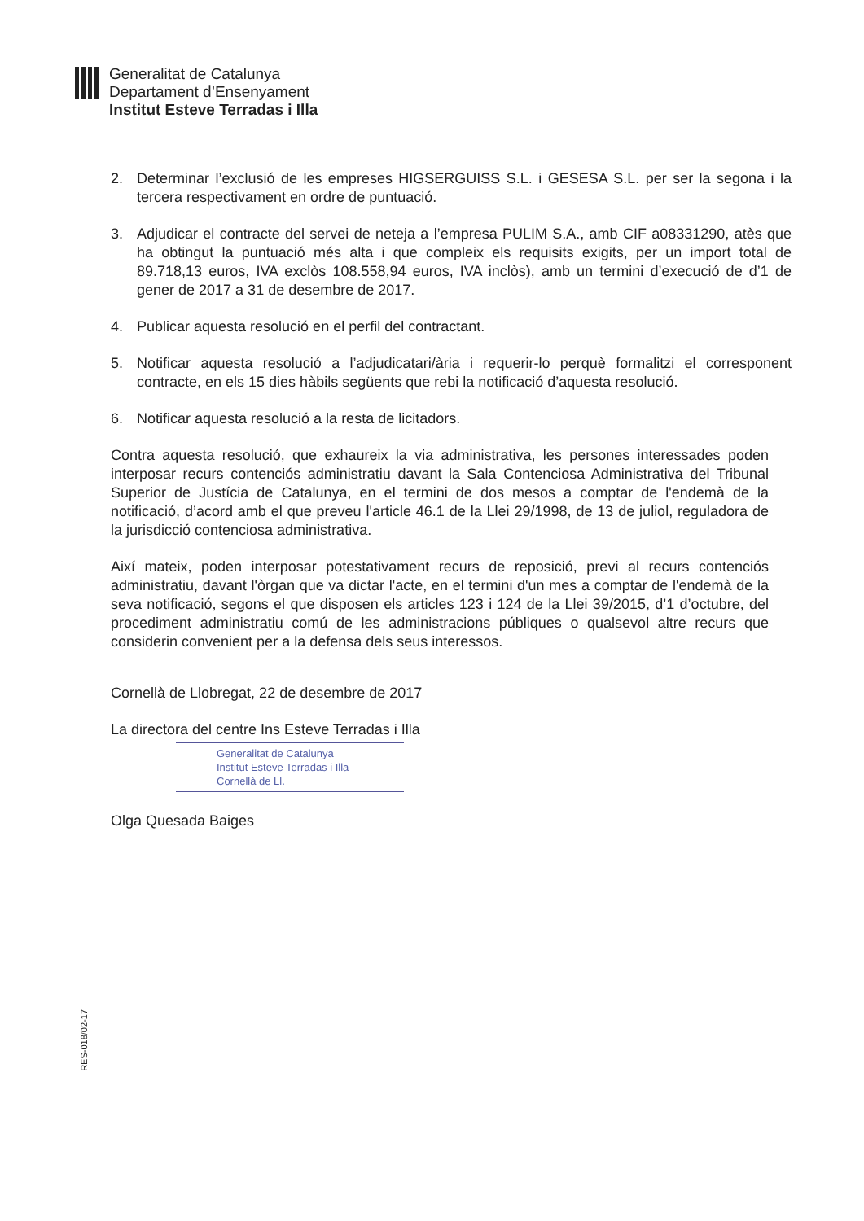Generalitat de Catalunya
Departament d’Ensenyament
Institut Esteve Terradas i Illa
2. Determinar l’exclusió de les empreses HIGSERGUISS S.L. i GESESA S.L. per ser la segona i la tercera respectivament en ordre de puntuació.
3. Adjudicar el contracte del servei de neteja a l’empresa PULIM S.A., amb CIF a08331290, atès que ha obtingut la puntuació més alta i que compleix els requisits exigits, per un import total de 89.718,13 euros, IVA exclòs 108.558,94 euros, IVA inclòs), amb un termini d’execució de d’1 de gener de 2017 a 31 de desembre de 2017.
4. Publicar aquesta resolució en el perfil del contractant.
5. Notificar aquesta resolució a l’adjudicatari/ària i requerir-lo perquè formalitzi el corresponent contracte, en els 15 dies hàbils següents que rebi la notificació d’aquesta resolució.
6. Notificar aquesta resolució a la resta de licitadors.
Contra aquesta resolució, que exhaureix la via administrativa, les persones interessades poden interposar recurs contenciós administratiu davant la Sala Contenciosa Administrativa del Tribunal Superior de Justícia de Catalunya, en el termini de dos mesos a comptar de l'endemà de la notificació, d’acord amb el que preveu l'article 46.1 de la Llei 29/1998, de 13 de juliol, reguladora de la jurisdicció contenciosa administrativa.
Així mateix, poden interposar potestativament recurs de reposició, previ al recurs contenciós administratiu, davant l'òrgan que va dictar l'acte, en el termini d'un mes a comptar de l'endemà de la seva notificació, segons el que disposen els articles 123 i 124 de la Llei 39/2015, d’1 d’octubre, del procediment administratiu comú de les administracions públiques o qualsevol altre recurs que considerin convenient per a la defensa dels seus interessos.
Cornellà de Llobregat, 22 de desembre de 2017
La directora del centre Ins Esteve Terradas i Illa
Generalitat de Catalunya
Institut Esteve Terradas i Illa
Cornellà de Ll.
Olga Quesada Baiges
RES-018/02-17